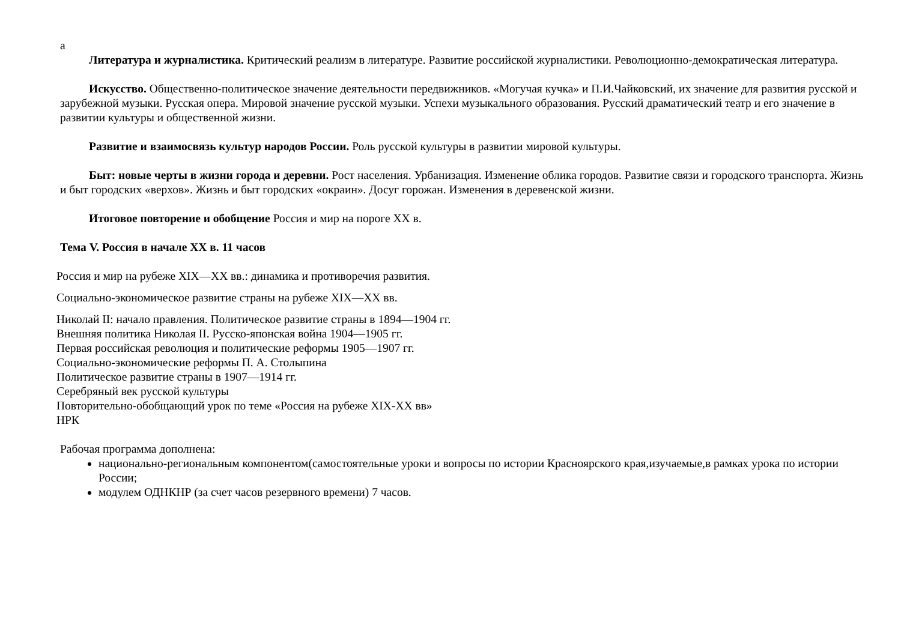а
Литература и журналистика. Критический реализм в литературе. Развитие российской журналистики. Революционно-демократическая литература.
Искусство. Общественно-политическое значение деятельности передвижников. «Могучая кучка» и П.И.Чайковский, их значение для развития русской и зарубежной музыки. Русская опера. Мировой значение русской музыки. Успехи музыкального образования. Русский драматический театр и его значение в развитии культуры и общественной жизни.
Развитие и взаимосвязь культур народов России. Роль русской культуры в развитии мировой культуры.
Быт: новые черты в жизни города и деревни. Рост населения. Урбанизация. Изменение облика городов. Развитие связи и городского транспорта. Жизнь и быт городских «верхов». Жизнь и быт городских «окраин». Досуг горожан. Изменения в деревенской жизни.
Итоговое повторение и обобщение Россия и мир на пороге XX в.
Тема V. Россия в начале XX в. 11 часов
Россия и мир на рубеже XIX—XX вв.: динамика и противоречия развития.
Социально-экономическое развитие страны на рубеже XIX—XX вв.
Николай II: начало правления. Политическое развитие страны в 1894—1904 гг.
Внешняя политика Николая II. Русско-японская война 1904—1905 гг.
Первая российская революция и политические реформы 1905—1907 гг.
Социально-экономические реформы П. А. Столыпина
Политическое развитие страны в 1907—1914 гг.
Серебряный век русской культуры
Повторительно-обобщающий урок по теме «Россия на рубеже XIX-XX вв»
НРК
Рабочая программа дополнена:
национально-региональным компонентом(самостоятельные уроки и вопросы по истории Красноярского края,изучаемые,в рамках урока по истории России;
модулем ОДНКНР (за счет часов резервного времени) 7 часов.